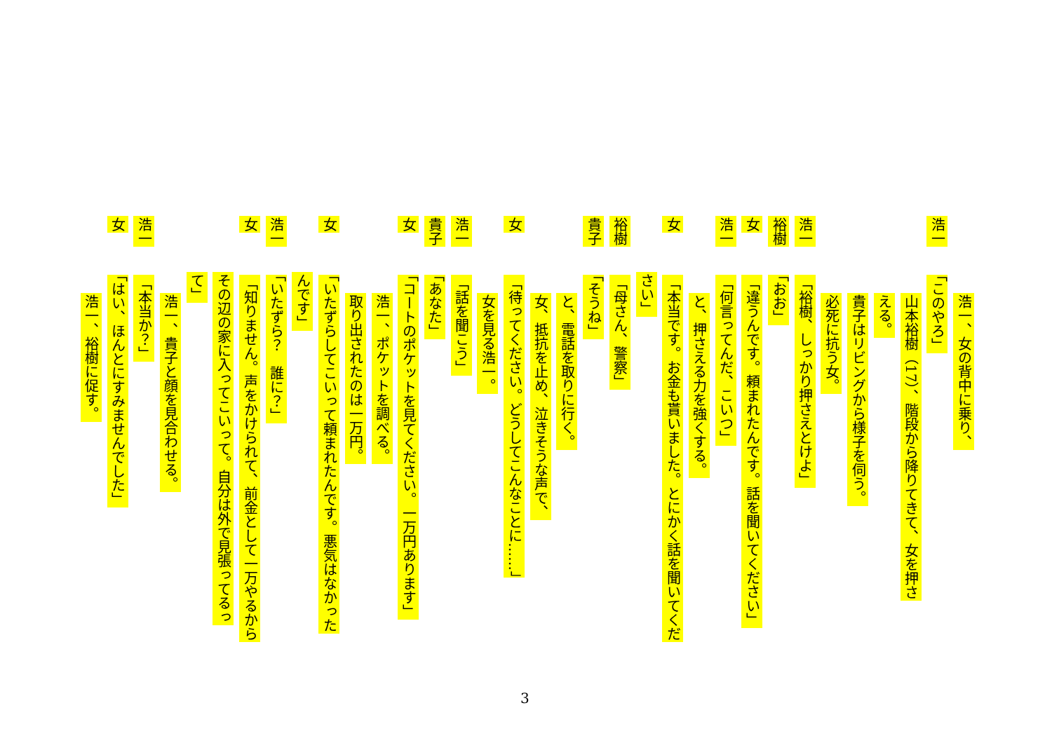浩一、女の背中に乗り、
浩一 「このやろ」
山本裕樹（17）、階段から降りてきて、女を押さ
える。
貴子はリビングから様子を伺う。
必死に抗う女。
浩一 「裕樹、しっかり押さえとけよ」
裕樹 「おお」
女 「違うんです。頼まれたんです。話を聞いてください」
浩一 「何言ってんだ、こいつ」
と、押さえる力を強くする。
女 「本当です。お金も貰いました。とにかく話を聞いてくだ
さい」
裕樹 「母さん、警察」
貴子 「そうね」
と、電話を取りに行く。
女、抵抗を止め、泣きそうな声で、
女 「待ってください。どうしてこんなことに……」
女を見る浩一。
浩一 「話を聞こう」
貴子 「あなた」
女 「コートのポケットを見てください。一万円あります」
浩一、ポケットを調べる。
取り出されたのは一万円。
女 「いたずらしてこいって頼まれたんです。悪気はなかった
んです」
浩一 「いたずら？　誰に？」
女 「知りません。声をかけられて、前金として一万やるから
その辺の家に入ってこいって。自分は外で見張ってるっ
て」
浩一、貴子と顔を見合わせる。
浩一 「本当か？」
女 「はい、ほんとにすみませんでした」
浩一、裕樹に促す。
3